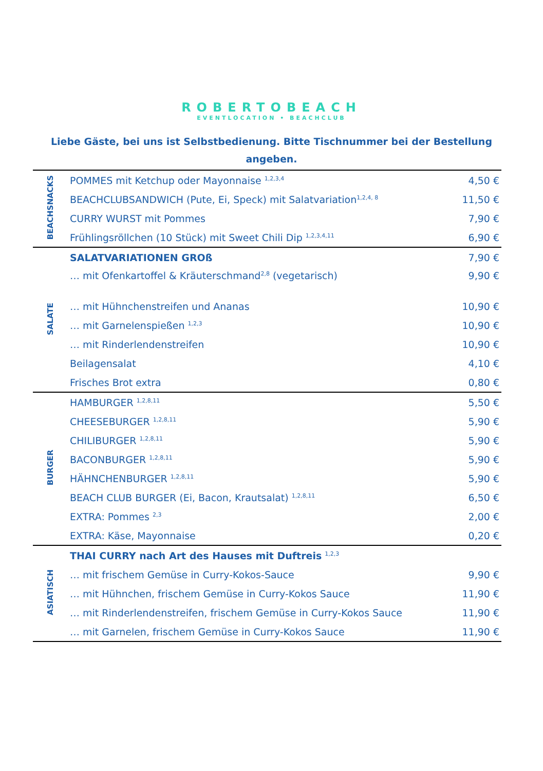ROBERTOBEACH
EVENTLOCATION • BEACHCLUB
Liebe Gäste, bei uns ist Selbstbedienung. Bitte Tischnummer bei der Bestellung angeben.
| BEACHSNACKS | POMMES mit Ketchup oder Mayonnaise <sup>1,2,3,4</sup> | 4,50 € |
| | BEACHCLUBSANDWICH (Pute, Ei, Speck) mit Salatvariation<sup>1,2,4, 8</sup> | 11,50 € |
| | CURRY WURST mit Pommes | 7,90 € |
| | Frühlingsröllchen (10 Stück) mit Sweet Chili Dip <sup>1,2,3,4,11</sup> | 6,90 € |
| SALATE | SALATVARIATIONEN GROß | 7,90 € |
| | … mit Ofenkartoffel & Kräuterschmand<sup>2,8</sup> (vegetarisch) | 9,90 € |
| | … mit Hühnchenstreifen und Ananas | 10,90 € |
| | … mit Garnelenspießen <sup>1,2,3</sup> | 10,90 € |
| | … mit Rinderlendenstreifen | 10,90 € |
| | Beilagensalat | 4,10 € |
| | Frisches Brot extra | 0,80 € |
| BURGER | HAMBURGER <sup>1,2,8,11</sup> | 5,50 € |
| | CHEESEBURGER <sup>1,2,8,11</sup> | 5,90 € |
| | CHILIBURGER <sup>1,2,8,11</sup> | 5,90 € |
| | BACONBURGER <sup>1,2,8,11</sup> | 5,90 € |
| | HÄHNCHENBURGER <sup>1,2,8,11</sup> | 5,90 € |
| | BEACH CLUB BURGER (Ei, Bacon, Krautsalat) <sup>1,2,8,11</sup> | 6,50 € |
| | EXTRA: Pommes <sup>2,3</sup> | 2,00 € |
| | EXTRA: Käse, Mayonnaise | 0,20 € |
| ASIATISCH | THAI CURRY nach Art des Hauses mit Duftreis <sup>1,2,3</sup> | |
| | … mit frischem Gemüse in Curry-Kokos-Sauce | 9,90 € |
| | … mit Hühnchen, frischem Gemüse in Curry-Kokos Sauce | 11,90 € |
| | … mit Rinderlendenstreifen, frischem Gemüse in Curry-Kokos Sauce | 11,90 € |
| | … mit Garnelen, frischem Gemüse in Curry-Kokos Sauce | 11,90 € |